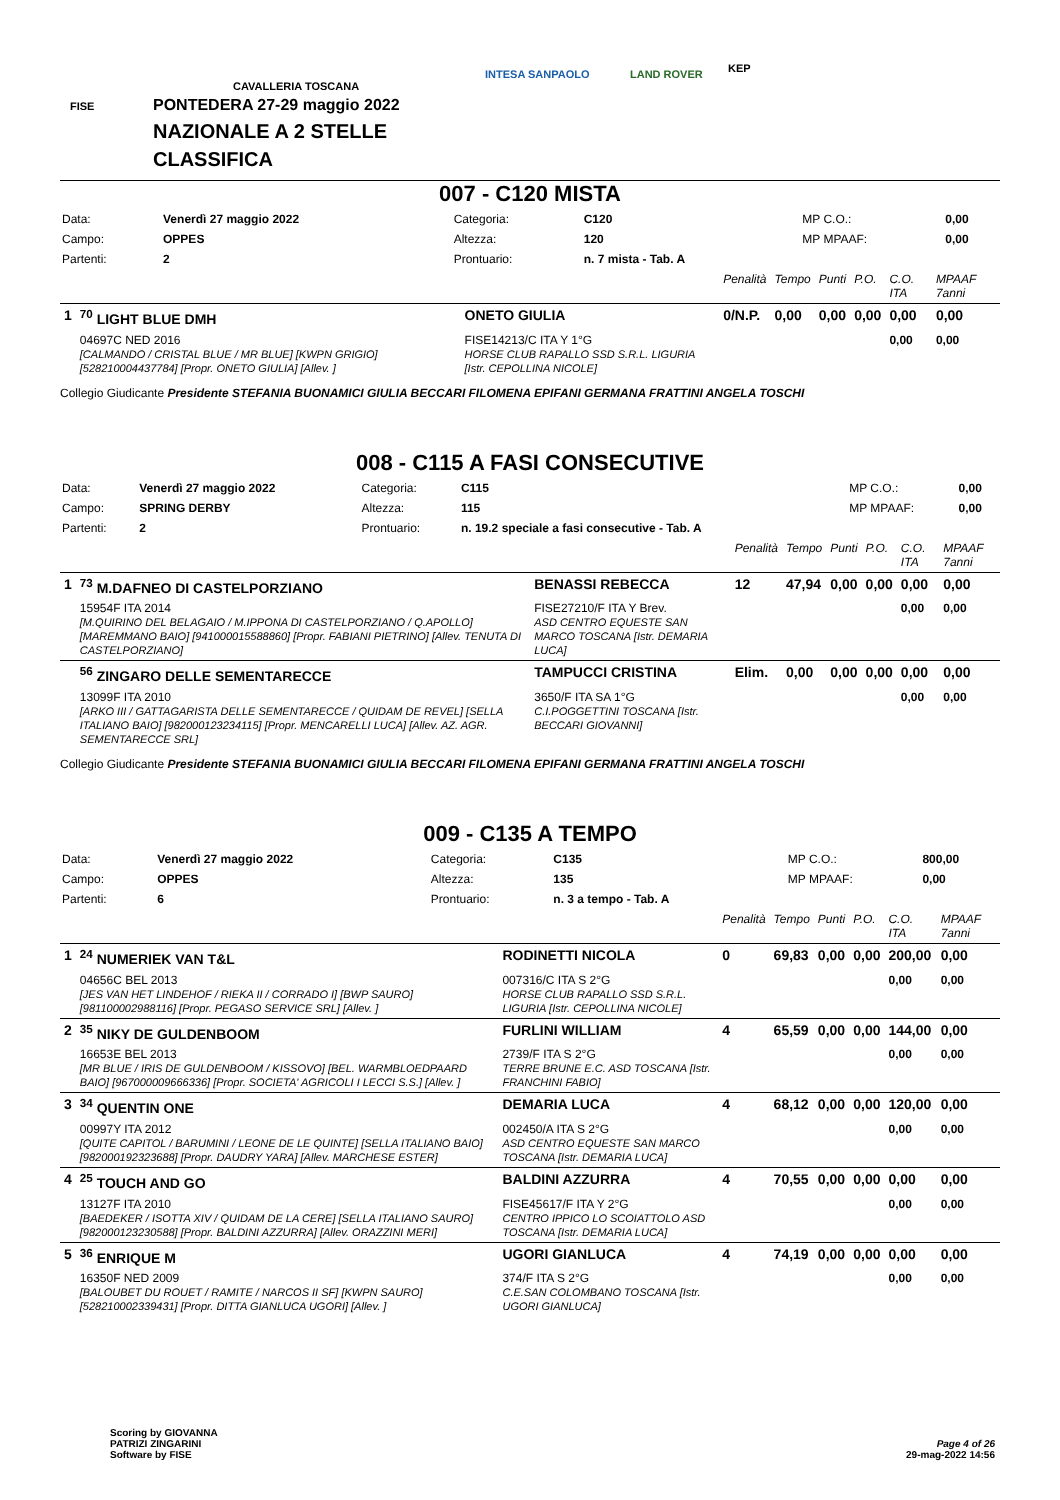FISE
CAVALLERIA TOSCANA
INTESA SANPAOLO LAND ROVER KEP
PONTEDERA 27-29 maggio 2022
NAZIONALE A 2 STELLE
CLASSIFICA
007 - C120 MISTA
| Data: | Venerdì 27 maggio 2022 | Categoria: | C120 | MP C.O.: | 0,00 |
| Campo: | OPPES | Altezza: | 120 | MP MPAAF: | 0,00 |
| Partenti: | 2 | Prontuario: | n. 7 mista - Tab. A | | |
| | | | Penalità | Tempo | Punti | P.O. | C.O. ITA | MPAAF 7anni |
| 1 | <sup>70</sup> LIGHT BLUE DMH | ONETO GIULIA | 0/N.P. | 0,00 | 0,00 | 0,00 | 0,00 | 0,00 |
| | 04697C NED 2016 [CALMANDO / CRISTAL BLUE / MR BLUE] [KWPN GRIGIO] [528210004437784] [Propr. ONETO GIULIA] [Allev. ] | FISE14213/C ITA Y 1°G HORSE CLUB RAPALLO SSD S.R.L. LIGURIA [Istr. CEPOLLINA NICOLE] | | | | | 0,00 | 0,00 |
Collegio Giudicante Presidente STEFANIA BUONAMICI GIULIA BECCARI FILOMENA EPIFANI GERMANA FRATTINI ANGELA TOSCHI
008 - C115 A FASI CONSECUTIVE
| Data: | Venerdì 27 maggio 2022 | Categoria: | C115 | MP C.O.: | 0,00 |
| Campo: | SPRING DERBY | Altezza: | 115 | MP MPAAF: | 0,00 |
| Partenti: | 2 | Prontuario: | n. 19.2 speciale a fasi consecutive - Tab. A | | |
| | | | Penalità | Tempo | Punti | P.O. | C.O. ITA | MPAAF 7anni |
| 1 | <sup>73</sup> M.DAFNEO DI CASTELPORZIANO | BENASSI REBECCA | 12 | 47,94 | 0,00 | 0,00 | 0,00 | 0,00 |
| | 15954F ITA 2014 [M.QUIRINO DEL BELAGAIO / M.IPPONA DI CASTELPORZIANO / Q.APOLLO] [MAREMMANO BAIO] [941000015588860] [Propr. FABIANI PIETRINO] [Allev. TENUTA DI CASTELPORZIANO] | FISE27210/F ITA Y Brev. ASD CENTRO EQUESTE SAN MARCO TOSCANA [Istr. DEMARIA LUCA] | | | | | 0,00 | 0,00 |
| | <sup>56</sup> ZINGARO DELLE SEMENTARECCE | TAMPUCCI CRISTINA | Elim. | 0,00 | 0,00 | 0,00 | 0,00 | 0,00 |
| | 13099F ITA 2010 [ARKO III / GATTAGARISTA DELLE SEMENTARECCE / QUIDAM DE REVEL] [SELLA ITALIANO BAIO] [982000123234115] [Propr. MENCARELLI LUCA] [Allev. AZ. AGR. SEMENTARECCE SRL] | 3650/F ITA SA 1°G C.I.POGGETTINI TOSCANA [Istr. BECCARI GIOVANNI] | | | | | 0,00 | 0,00 |
Collegio Giudicante Presidente STEFANIA BUONAMICI GIULIA BECCARI FILOMENA EPIFANI GERMANA FRATTINI ANGELA TOSCHI
009 - C135 A TEMPO
| Data: | Venerdì 27 maggio 2022 | Categoria: | C135 | MP C.O.: | 800,00 |
| Campo: | OPPES | Altezza: | 135 | MP MPAAF: | 0,00 |
| Partenti: | 6 | Prontuario: | n. 3 a tempo - Tab. A | | |
| | | | Penalità | Tempo | Punti | P.O. | C.O. ITA | MPAAF 7anni |
| 1 | <sup>24</sup> NUMERIEK VAN T&L | RODINETTI NICOLA | 0 | 69,83 | 0,00 | 0,00 | 200,00 | 0,00 |
| | 04656C BEL 2013 [JES VAN HET LINDEHOF / RIEKA II / CORRADO I] [BWP SAURO] [981100002988116] [Propr. PEGASO SERVICE SRL] [Allev. ] | 007316/C ITA S 2°G HORSE CLUB RAPALLO SSD S.R.L. LIGURIA [Istr. CEPOLLINA NICOLE] | | | | | 0,00 | 0,00 |
| 2 | <sup>35</sup> NIKY DE GULDENBOOM | FURLINI WILLIAM | 4 | 65,59 | 0,00 | 0,00 | 144,00 | 0,00 |
| | 16653E BEL 2013 [MR BLUE / IRIS DE GULDENBOOM / KISSOVO] [BEL. WARMBLOEDPAARD BAIO] [967000009666336] [Propr. SOCIETA' AGRICOLI I LECCI S.S.] [Allev. ] | 2739/F ITA S 2°G TERRE BRUNE E.C. ASD TOSCANA [Istr. FRANCHINI FABIO] | | | | | 0,00 | 0,00 |
| 3 | <sup>34</sup> QUENTIN ONE | DEMARIA LUCA | 4 | 68,12 | 0,00 | 0,00 | 120,00 | 0,00 |
| | 00997Y ITA 2012 [QUITE CAPITOL / BARUMINI / LEONE DE LE QUINTE] [SELLA ITALIANO BAIO] [982000192323688] [Propr. DAUDRY YARA] [Allev. MARCHESE ESTER] | 002450/A ITA S 2°G ASD CENTRO EQUESTE SAN MARCO TOSCANA [Istr. DEMARIA LUCA] | | | | | 0,00 | 0,00 |
| 4 | <sup>25</sup> TOUCH AND GO | BALDINI AZZURRA | 4 | 70,55 | 0,00 | 0,00 | 0,00 | 0,00 |
| | 13127F ITA 2010 [BAEDEKER / ISOTTA XIV / QUIDAM DE LA CERE] [SELLA ITALIANO SAURO] [982000123230588] [Propr. BALDINI AZZURRA] [Allev. ORAZZINI MERI] | FISE45617/F ITA Y 2°G CENTRO IPPICO LO SCOIATTOLO ASD TOSCANA [Istr. DEMARIA LUCA] | | | | | 0,00 | 0,00 |
| 5 | <sup>36</sup> ENRIQUE M | UGORI GIANLUCA | 4 | 74,19 | 0,00 | 0,00 | 0,00 | 0,00 |
| | 16350F NED 2009 [BALOUBET DU ROUET / RAMITE / NARCOS II SF] [KWPN SAURO] [528210002339431] [Propr. DITTA GIANLUCA UGORI] [Allev. ] | 374/F ITA S 2°G C.E.SAN COLOMBANO TOSCANA [Istr. UGORI GIANLUCA] | | | | | 0,00 | 0,00 |
Scoring by GIOVANNA
PATRIZI ZINGARINI
Software by FISE
Page 4 of 26
29-mag-2022 14:56